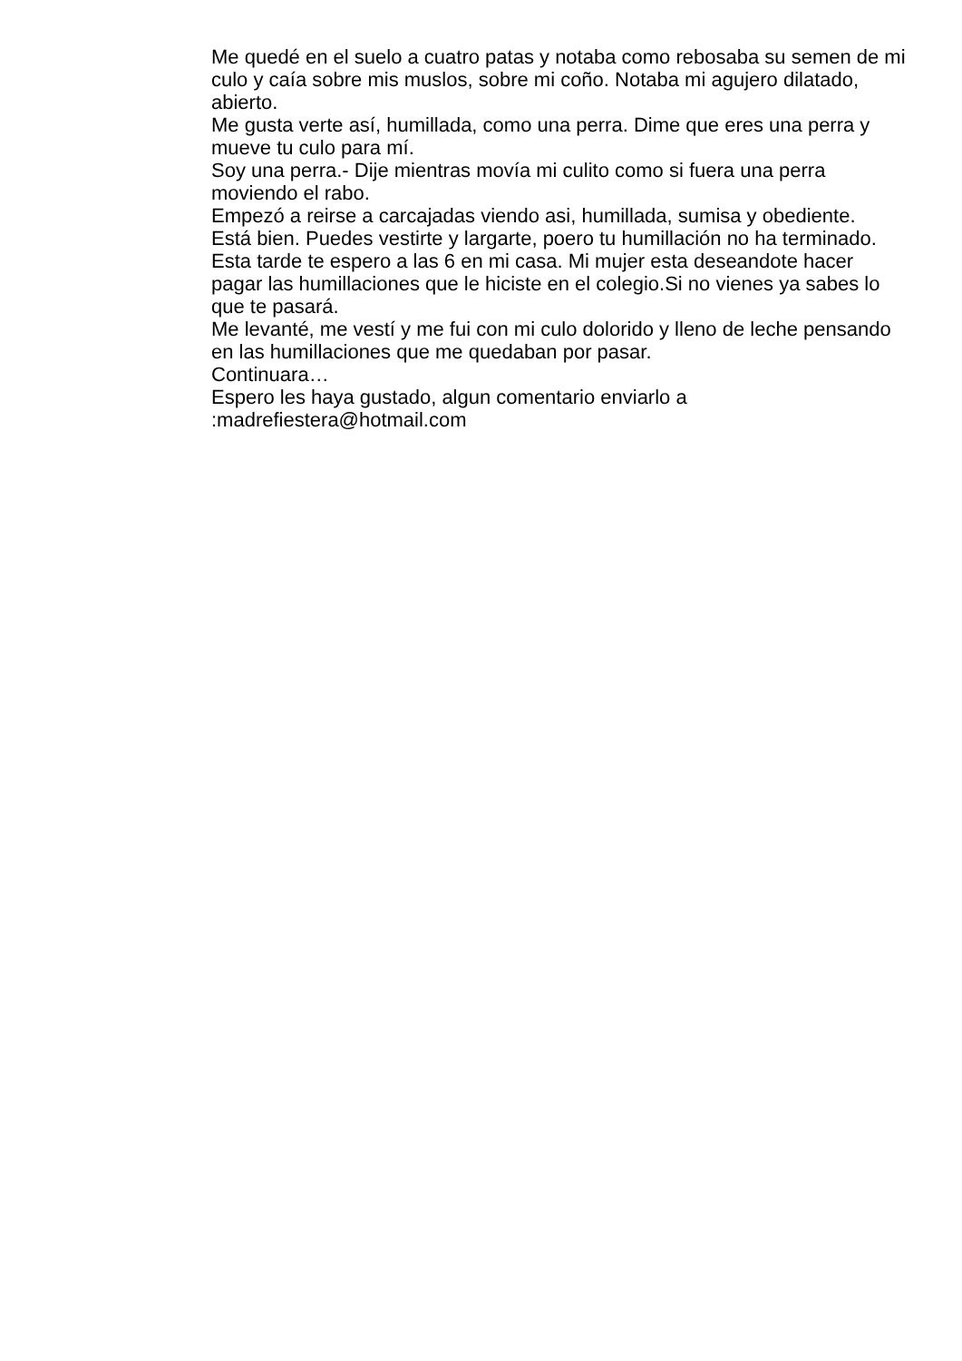Me quedé en el suelo a cuatro patas y notaba como rebosaba su semen de mi culo y caía sobre mis muslos, sobre mi coño. Notaba mi agujero dilatado, abierto.
Me gusta verte así, humillada, como una perra. Dime que eres una perra y mueve tu culo para mí.
Soy una perra.- Dije mientras movía mi culito como si fuera una perra moviendo el rabo.
Empezó a reirse a carcajadas viendo asi, humillada, sumisa y obediente.
Está bien. Puedes vestirte y largarte, poero tu humillación no ha terminado. Esta tarde te espero a las 6 en mi casa. Mi mujer esta deseandote hacer pagar las humillaciones que le hiciste en el colegio.Si no vienes ya sabes lo que te pasará.
Me levanté, me vestí y me fui con mi culo dolorido y lleno de leche pensando en las humillaciones que me quedaban por pasar.
Continuara…
Espero les haya gustado, algun comentario enviarlo a :madrefiestera@hotmail.com